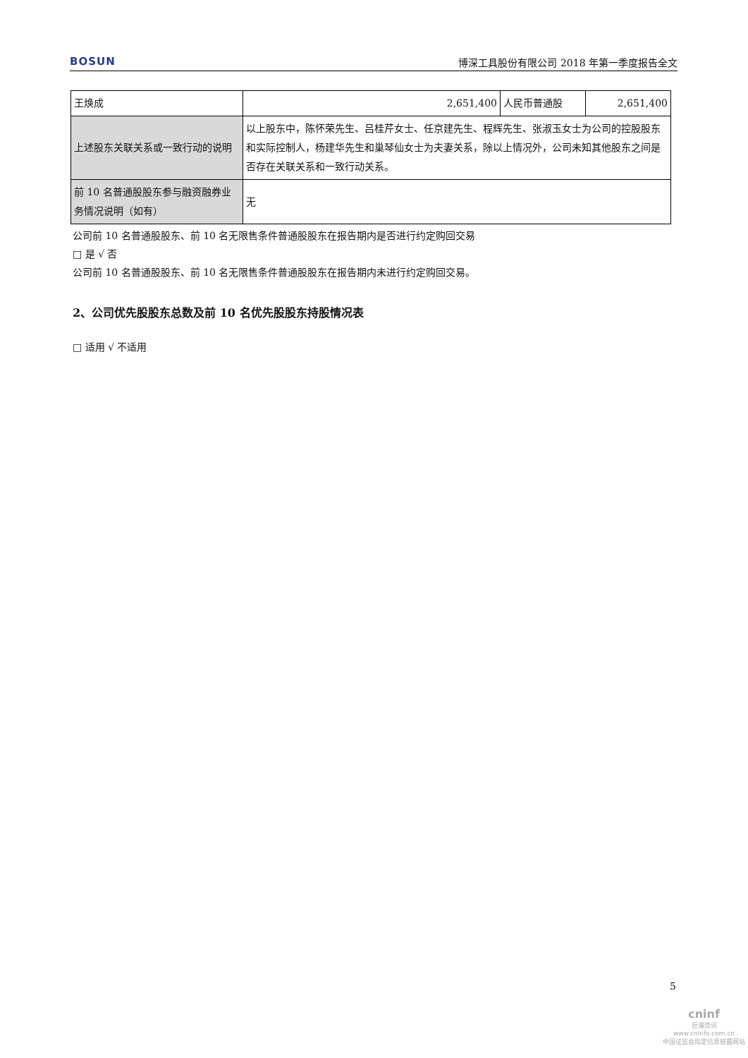BOSUN 博深工具股份有限公司 2018 年第一季度报告全文
| 王焕成 | 2,651,400 | 人民币普通股 | 2,651,400 |
| 上述股东关联关系或一致行动的说明 | 以上股东中，陈怀荣先生、吕桂芹女士、任京建先生、程辉先生、张淑玉女士为公司的控股股东和实际控制人，杨建华先生和巢琴仙女士为夫妻关系，除以上情况外，公司未知其他股东之间是否存在关联关系和一致行动关系。 | | |
| 前 10 名普通股股东参与融资融券业务情况说明（如有） | 无 | | |
公司前 10 名普通股股东、前 10 名无限售条件普通股股东在报告期内是否进行约定购回交易
□ 是 √ 否
公司前 10 名普通股股东、前 10 名无限售条件普通股股东在报告期内未进行约定购回交易。
2、公司优先股股东总数及前 10 名优先股股东持股情况表
□ 适用 √ 不适用
5
cninf
巨潮资讯
www.cninfo.com.cn
中国证监会指定信息披露网站